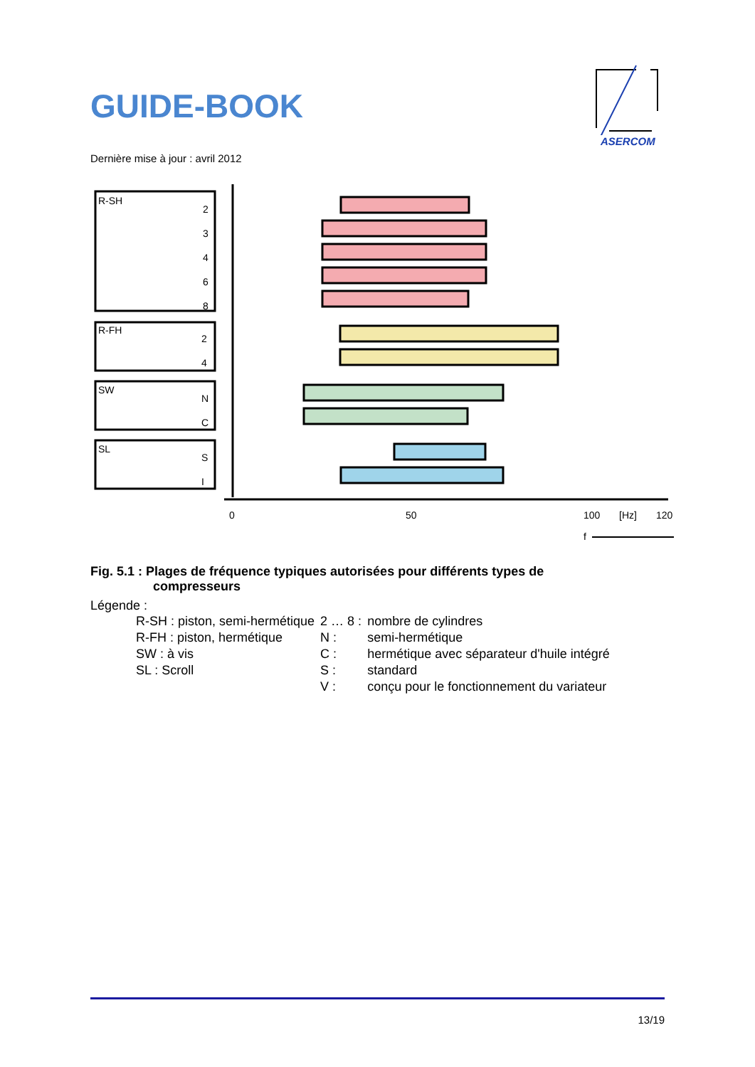GUIDE-BOOK
ASERCOM
Dernière mise à jour : avril 2012
R-SH
R-FH
SW
SL
2
3
4
6
8
2
4
N
C
S
I
0
50
100
[Hz]
120
f
Fig. 5.1 : Plages de fréquence typiques autorisées pour différents types de
compresseurs
Légende :
| R-SH : piston, semi-hermétique | 2 … 8 : | nombre de cylindres |
| R-FH : piston, hermétique | N : | semi-hermétique |
| SW : à vis | C : | hermétique avec séparateur d'huile intégré |
| SL : Scroll | S : | standard |
| | V : | conçu pour le fonctionnement du variateur |
13/19